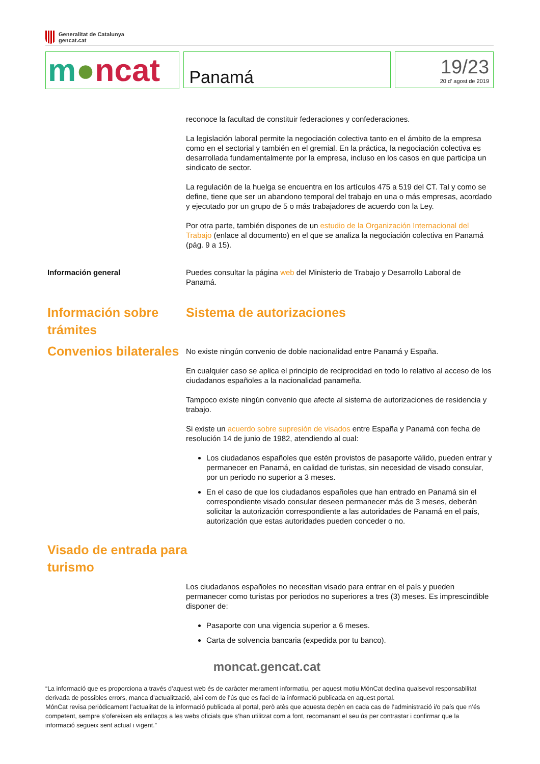Generalitat de Catalunya
gencat.cat
m●ncat
Panamá
19/23
20 d' agost de 2019
reconoce la facultad de constituir federaciones y confederaciones.
La legislación laboral permite la negociación colectiva tanto en el ámbito de la empresa como en el sectorial y también en el gremial. En la práctica, la negociación colectiva es desarrollada fundamentalmente por la empresa, incluso en los casos en que participa un sindicato de sector.
La regulación de la huelga se encuentra en los artículos 475 a 519 del CT. Tal y como se define, tiene que ser un abandono temporal del trabajo en una o más empresas, acordado y ejecutado por un grupo de 5 o más trabajadores de acuerdo con la Ley.
Por otra parte, también dispones de un estudio de la Organización Internacional del Trabajo (enlace al documento) en el que se analiza la negociación colectiva en Panamá (pág. 9 a 15).
Información general Puedes consultar la página web del Ministerio de Trabajo y Desarrollo Laboral de Panamá.
Información sobre trámites Sistema de autorizaciones
Convenios bilaterales
No existe ningún convenio de doble nacionalidad entre Panamá y España.
En cualquier caso se aplica el principio de reciprocidad en todo lo relativo al acceso de los ciudadanos españoles a la nacionalidad panameña.
Tampoco existe ningún convenio que afecte al sistema de autorizaciones de residencia y trabajo.
Si existe un acuerdo sobre supresión de visados entre España y Panamá con fecha de resolución 14 de junio de 1982, atendiendo al cual:
Los ciudadanos españoles que estén provistos de pasaporte válido, pueden entrar y permanecer en Panamá, en calidad de turistas, sin necesidad de visado consular, por un periodo no superior a 3 meses.
En el caso de que los ciudadanos españoles que han entrado en Panamá sin el correspondiente visado consular deseen permanecer más de 3 meses, deberán solicitar la autorización correspondiente a las autoridades de Panamá en el país, autorización que estas autoridades pueden conceder o no.
Visado de entrada para turismo
Los ciudadanos españoles no necesitan visado para entrar en el país y pueden permanecer como turistas por periodos no superiores a tres (3) meses. Es imprescindible disponer de:
Pasaporte con una vigencia superior a 6 meses.
Carta de solvencia bancaria (expedida por tu banco).
moncat.gencat.cat
“La informació que es proporciona a través d’aquest web és de caràcter merament informatiu, per aquest motiu MónCat declina qualsevol responsabilitat derivada de possibles errors, manca d’actualització, així com de l’ús que es faci de la informació publicada en aquest portal.
MónCat revisa periòdicament l’actualitat de la informació publicada al portal, però atès que aquesta depèn en cada cas de l’administració i/o país que n’és competent, sempre s’ofereixen els enllaços a les webs oficials que s’han utilitzat com a font, recomanant el seu ús per contrastar i confirmar que la informació segueix sent actual i vigent.”